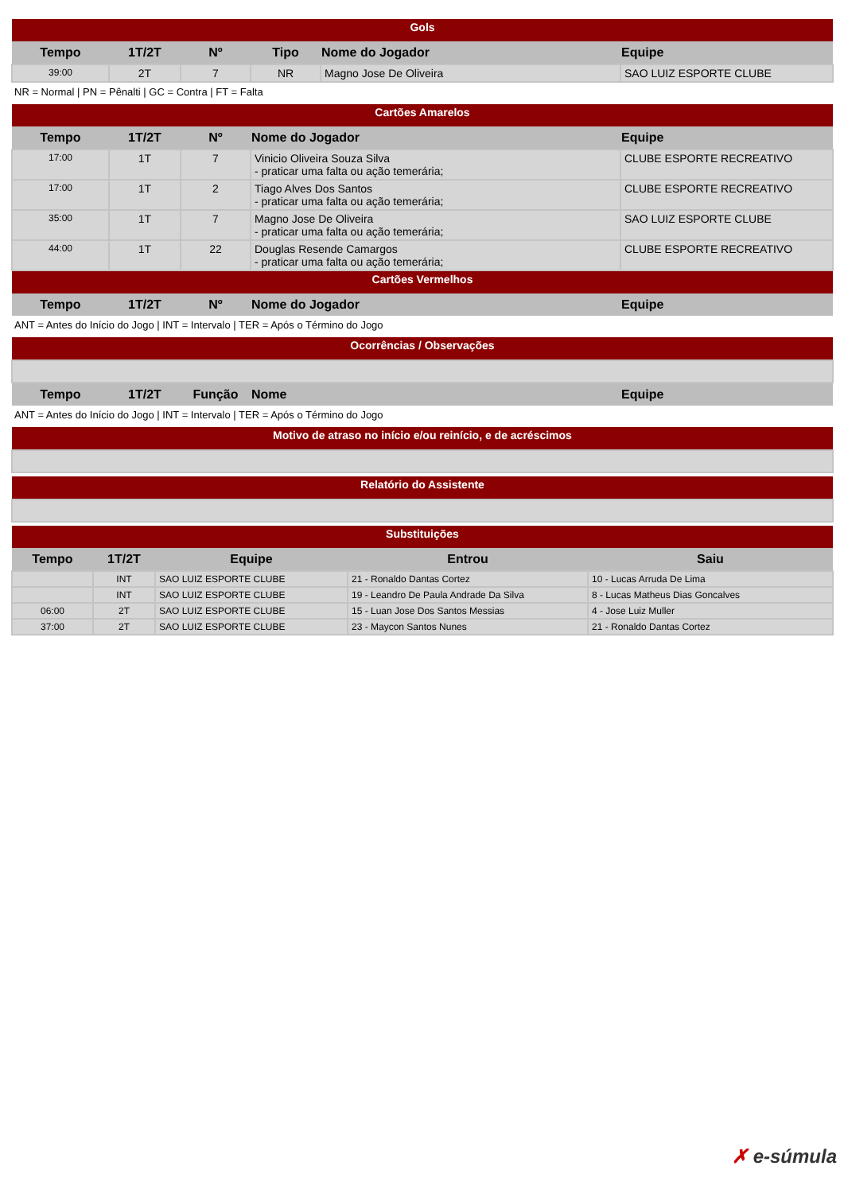| Gols | | | | | |
| Tempo | 1T/2T | Nº | Tipo | Nome do Jogador | Equipe |
| 39:00 | 2T | 7 | NR | Magno Jose De Oliveira | SAO LUIZ ESPORTE CLUBE |
NR = Normal | PN = Pênalti | GC = Contra | FT = Falta
| Cartões Amarelos | | | | |
| Tempo | 1T/2T | Nº | Nome do Jogador | Equipe |
| 17:00 | 1T | 7 | Vinicio Oliveira Souza Silva - praticar uma falta ou ação temerária; | CLUBE ESPORTE RECREATIVO |
| 17:00 | 1T | 2 | Tiago Alves Dos Santos - praticar uma falta ou ação temerária; | CLUBE ESPORTE RECREATIVO |
| 35:00 | 1T | 7 | Magno Jose De Oliveira - praticar uma falta ou ação temerária; | SAO LUIZ ESPORTE CLUBE |
| 44:00 | 1T | 22 | Douglas Resende Camargos - praticar uma falta ou ação temerária; | CLUBE ESPORTE RECREATIVO |
| Cartões Vermelhos | | | | |
| Tempo | 1T/2T | Nº | Nome do Jogador | Equipe |
ANT = Antes do Início do Jogo | INT = Intervalo | TER = Após o Término do Jogo
| Ocorrências / Observações | | | | |
| Tempo | 1T/2T | Função | Nome | Equipe |
ANT = Antes do Início do Jogo | INT = Intervalo | TER = Após o Término do Jogo
| Motivo de atraso no início e/ou reinício, e de acréscimos |
| Relatório do Assistente |
| Substituições | | | | |
| Tempo | 1T/2T | Equipe | Entrou | Saiu |
| | INT | SAO LUIZ ESPORTE CLUBE | 21 - Ronaldo Dantas Cortez | 10 - Lucas Arruda De Lima |
| | INT | SAO LUIZ ESPORTE CLUBE | 19 - Leandro De Paula Andrade Da Silva | 8 - Lucas Matheus Dias Goncalves |
| 06:00 | 2T | SAO LUIZ ESPORTE CLUBE | 15 - Luan Jose Dos Santos Messias | 4 - Jose Luiz Muller |
| 37:00 | 2T | SAO LUIZ ESPORTE CLUBE | 23 - Maycon Santos Nunes | 21 - Ronaldo Dantas Cortez |
✗ e-súmula